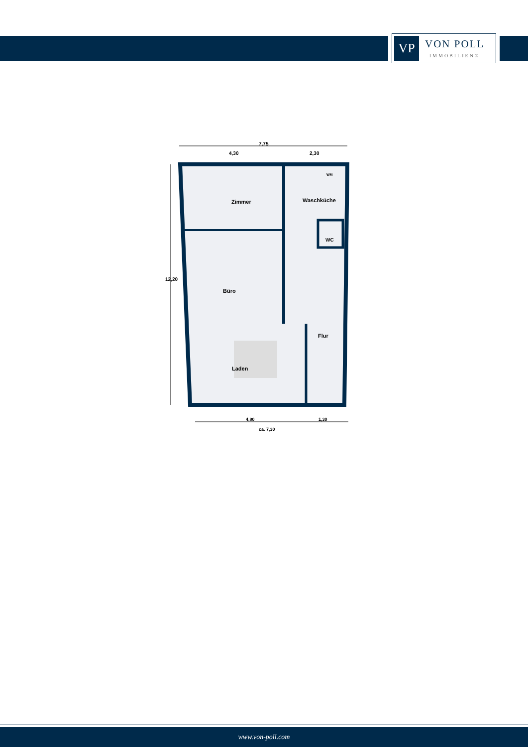VP
VON POLL
IMMOBILIEN®
7,75
4,30 2,30
12,20
Zimmer Waschküche
WM
WC
Büro
Flur
Laden
4,80 1,30
ca. 7,30
www.von-poll.com